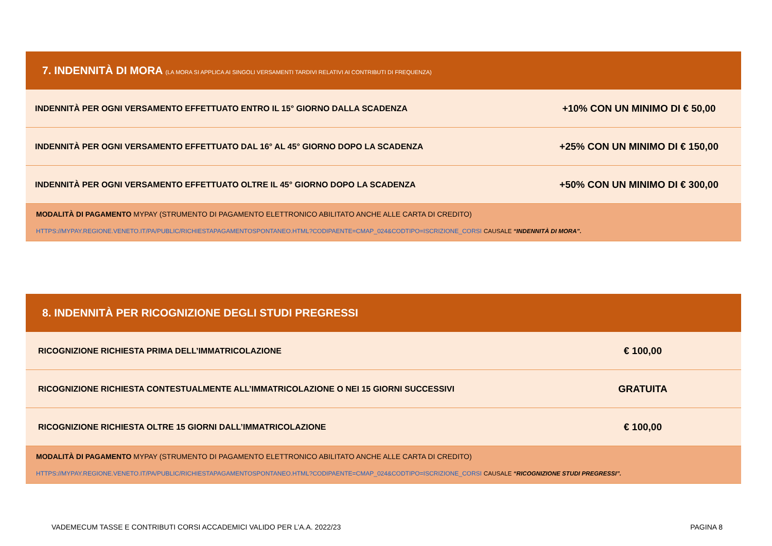| 7. INDENNITÀ DI MORA (LA MORA SI APPLICA AI SINGOLI VERSAMENTI TARDIVI RELATIVI AI CONTRIBUTI DI FREQUENZA) | |
| --- | --- |
| INDENNITÀ PER OGNI VERSAMENTO EFFETTUATO ENTRO IL 15° GIORNO DALLA SCADENZA | +10% CON UN MINIMO DI € 50,00 |
| INDENNITÀ PER OGNI VERSAMENTO EFFETTUATO DAL 16° AL 45° GIORNO DOPO LA SCADENZA | +25% CON UN MINIMO DI € 150,00 |
| INDENNITÀ PER OGNI VERSAMENTO EFFETTUATO OLTRE IL 45° GIORNO DOPO LA SCADENZA | +50% CON UN MINIMO DI € 300,00 |
| MODALITÀ DI PAGAMENTO MYPAY (STRUMENTO DI PAGAMENTO ELETTRONICO ABILITATO ANCHE ALLE CARTA DI CREDITO) HTTPS://MYPAY.REGIONE.VENETO.IT/PA/PUBLIC/RICHIESTAPAGAMENTOSPONTANEO.HTML?CODIPAENTE=CMAP_024&CODTIPO=ISCRIZIONE_CORSI CAUSALE “INDENNITÀ DI MORA”. | |
| 8. INDENNITÀ PER RICOGNIZIONE DEGLI STUDI PREGRESSI | |
| --- | --- |
| RICOGNIZIONE RICHIESTA PRIMA DELL’IMMATRICOLAZIONE | € 100,00 |
| RICOGNIZIONE RICHIESTA CONTESTUALMENTE ALL’IMMATRICOLAZIONE O NEI 15 GIORNI SUCCESSIVI | GRATUITA |
| RICOGNIZIONE RICHIESTA OLTRE 15 GIORNI DALL’IMMATRICOLAZIONE | € 100,00 |
| MODALITÀ DI PAGAMENTO MYPAY (STRUMENTO DI PAGAMENTO ELETTRONICO ABILITATO ANCHE ALLE CARTA DI CREDITO) HTTPS://MYPAY.REGIONE.VENETO.IT/PA/PUBLIC/RICHIESTAPAGAMENTOSPONTANEO.HTML?CODIPAENTE=CMAP_024&CODTIPO=ISCRIZIONE_CORSI CAUSALE “RICOGNIZIONE STUDI PREGRESSI”. | |
VADEMECUM TASSE E CONTRIBUTI CORSI ACCADEMICI VALIDO PER L’A.A. 2022/23 PAGINA 8